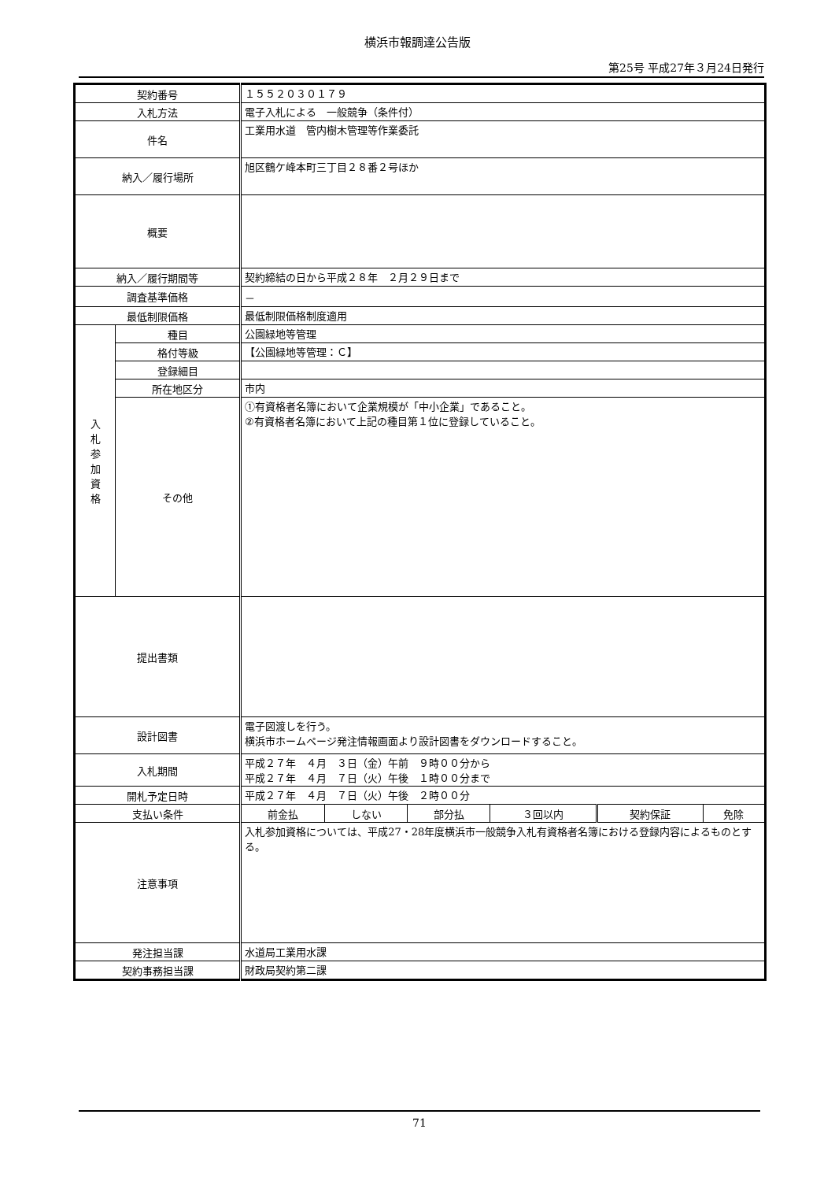横浜市報調達公告版
第25号 平成27年３月24日発行
| 契約番号 | | １５５２０３０１７９ | | | | | |
| 入札方法 | | 電子入札による 一般競争（条件付） | | | | | |
| 件名 | | 工業用水道 管内樹木管理等作業委託 | | | | | |
| 納入／履行場所 | | 旭区鶴ケ峰本町三丁目２８番２号ほか | | | | | |
| 概要 | | | | | | | |
| 納入／履行期間等 | | 契約締結の日から平成２８年 ２月２９日まで | | | | | |
| 調査基準価格 | | － | | | | | |
| 最低制限価格 | | 最低制限価格制度適用 | | | | | |
| 入 札 参 加 資 格 | 種目 | 公園緑地等管理 | | | | | |
| | 格付等級 | 【公園緑地等管理：Ｃ】 | | | | | |
| | 登録細目 | | | | | | |
| | 所在地区分 | 市内 | | | | | |
| | その他 | ①有資格者名簿において企業規模が「中小企業」であること。 ②有資格者名簿において上記の種目第１位に登録していること。 | | | | | |
| 提出書類 | | | | | | | |
| 設計図書 | | 電子図渡しを行う。 横浜市ホームページ発注情報画面より設計図書をダウンロードすること。 | | | | | |
| 入札期間 | | 平成２７年 ４月 ３日（金）午前 ９時００分から 平成２７年 ４月 ７日（火）午後 １時００分まで | | | | | |
| 開札予定日時 | | 平成２７年 ４月 ７日（火）午後 ２時００分 | | | | | |
| 支払い条件 | | 前金払 | しない | 部分払 | ３回以内 | 契約保証 | 免除 |
| 注意事項 | | 入札参加資格については、平成27・28年度横浜市一般競争入札有資格者名簿における登録内容によるものとする。 | | | | | |
| 発注担当課 | | 水道局工業用水課 | | | | | |
| 契約事務担当課 | | 財政局契約第二課 | | | | | |
71